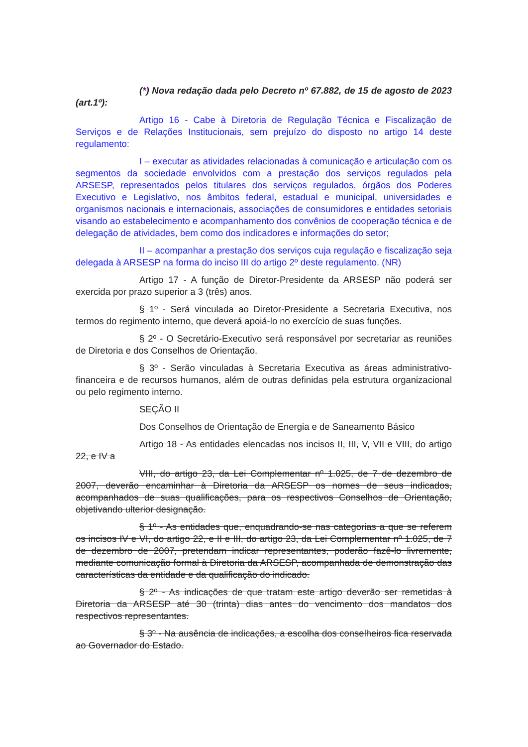(*) Nova redação dada pelo Decreto nº 67.882, de 15 de agosto de 2023 (art.1º):
Artigo 16 - Cabe à Diretoria de Regulação Técnica e Fiscalização de Serviços e de Relações Institucionais, sem prejuízo do disposto no artigo 14 deste regulamento:
I – executar as atividades relacionadas à comunicação e articulação com os segmentos da sociedade envolvidos com a prestação dos serviços regulados pela ARSESP, representados pelos titulares dos serviços regulados, órgãos dos Poderes Executivo e Legislativo, nos âmbitos federal, estadual e municipal, universidades e organismos nacionais e internacionais, associações de consumidores e entidades setoriais visando ao estabelecimento e acompanhamento dos convênios de cooperação técnica e de delegação de atividades, bem como dos indicadores e informações do setor;
II – acompanhar a prestação dos serviços cuja regulação e fiscalização seja delegada à ARSESP na forma do inciso III do artigo 2º deste regulamento. (NR)
Artigo 17 - A função de Diretor-Presidente da ARSESP não poderá ser exercida por prazo superior a 3 (três) anos.
§ 1º - Será vinculada ao Diretor-Presidente a Secretaria Executiva, nos termos do regimento interno, que deverá apoiá-lo no exercício de suas funções.
§ 2º - O Secretário-Executivo será responsável por secretariar as reuniões de Diretoria e dos Conselhos de Orientação.
§ 3º - Serão vinculadas à Secretaria Executiva as áreas administrativo-financeira e de recursos humanos, além de outras definidas pela estrutura organizacional ou pelo regimento interno.
SEÇÃO II
Dos Conselhos de Orientação de Energia e de Saneamento Básico
Artigo 18 - As entidades elencadas nos incisos II, III, V, VII e VIII, do artigo 22, e IV a
VIII, do artigo 23, da Lei Complementar nº 1.025, de 7 de dezembro de 2007, deverão encaminhar à Diretoria da ARSESP os nomes de seus indicados, acompanhados de suas qualificações, para os respectivos Conselhos de Orientação, objetivando ulterior designação.
§ 1º - As entidades que, enquadrando-se nas categorias a que se referem os incisos IV e VI, do artigo 22, e II e III, do artigo 23, da Lei Complementar nº 1.025, de 7 de dezembro de 2007, pretendam indicar representantes, poderão fazê-lo livremente, mediante comunicação formal à Diretoria da ARSESP, acompanhada de demonstração das características da entidade e da qualificação do indicado.
§ 2º - As indicações de que tratam este artigo deverão ser remetidas à Diretoria da ARSESP até 30 (trinta) dias antes do vencimento dos mandatos dos respectivos representantes.
§ 3º - Na ausência de indicações, a escolha dos conselheiros fica reservada ao Governador do Estado.